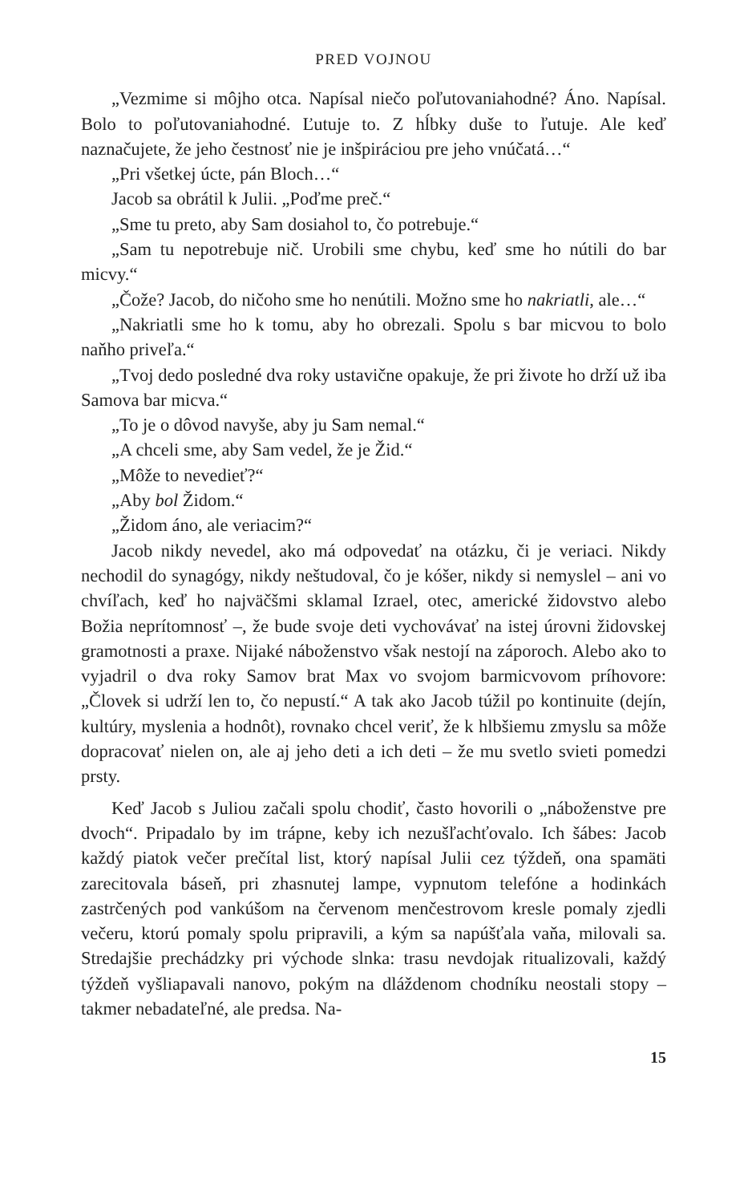PRED VOJNOU
„Vezmime si môjho otca. Napísal niečo poľutovaniahodné? Áno. Napísal. Bolo to poľutovaniahodné. Ľutuje to. Z hĺbky duše to ľutuje. Ale keď naznačujete, že jeho čestnosť nie je inšpiráciou pre jeho vnúčatá…“
„Pri všetkej úcte, pán Bloch…“
Jacob sa obrátil k Julii. „Poďme preč.“
„Sme tu preto, aby Sam dosiahol to, čo potrebuje.“
„Sam tu nepotrebuje nič. Urobili sme chybu, keď sme ho nútili do bar micvy.“
„Čože? Jacob, do ničoho sme ho nenútili. Možno sme ho nakriatli, ale…“
„Nakriatli sme ho k tomu, aby ho obrezali. Spolu s bar micvou to bolo naňho priveľa.“
„Tvoj dedo posledné dva roky ustavične opakuje, že pri živote ho drží už iba Samova bar micva.“
„To je o dôvod navyše, aby ju Sam nemal.“
„A chceli sme, aby Sam vedel, že je Žid.“
„Môže to nevedieť?“
„Aby bol Židom.“
„Židom áno, ale veriacim?“
Jacob nikdy nevedel, ako má odpovedať na otázku, či je veriaci. Nikdy nechodil do synagógy, nikdy neštudoval, čo je kóšer, nikdy si nemyslel – ani vo chvíľach, keď ho najväčšmi sklamal Izrael, otec, americké židovstvo alebo Božia neprítomnosť –, že bude svoje deti vychovávať na istej úrovni židovskej gramotnosti a praxe. Nijaké náboženstvo však nestojí na záporoch. Alebo ako to vyjadril o dva roky Samov brat Max vo svojom barmicvovom príhovore: „Človek si udrží len to, čo nepustí.“ A tak ako Jacob túžil po kontinuite (dejín, kultúry, myslenia a hodnôt), rovnako chcel veriť, že k hlbšiemu zmyslu sa môže dopracovať nielen on, ale aj jeho deti a ich deti – že mu svetlo svieti pomedzi prsty.
Keď Jacob s Juliou začali spolu chodiť, často hovorili o „náboženstve pre dvoch“. Pripadalo by im trápne, keby ich nezušľachťovalo. Ich šábes: Jacob každý piatok večer prečítal list, ktorý napísal Julii cez týždeň, ona spamäti zarecitovala báseň, pri zhasnutej lampe, vypnutom telefóne a hodinkách zastrčených pod vankúšom na červenom menčestrovom kresle pomaly zjedli večeru, ktorú pomaly spolu pripravili, a kým sa napúšťala vaňa, milovali sa. Stredajšie prechádzky pri východe slnka: trasu nevdojak ritualizovali, každý týždeň vyšliapavali nanovo, pokým na dláždenom chodníku neostali stopy – takmer nebadateľné, ale predsa. Na-
15